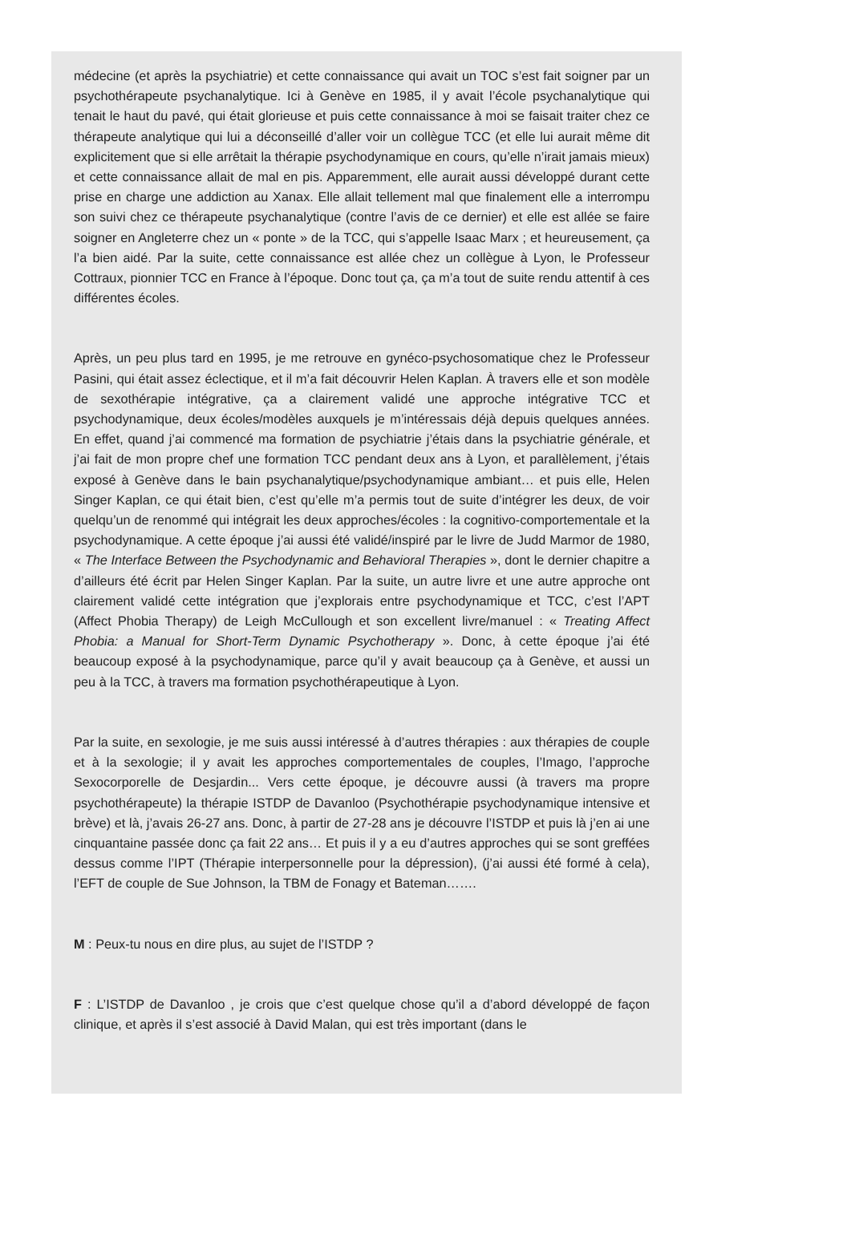médecine (et après la psychiatrie) et cette connaissance qui avait un TOC s’est fait soigner par un psychothérapeute psychanalytique. Ici à Genève en 1985, il y avait l’école psychanalytique qui tenait le haut du pavé, qui était glorieuse et puis cette connaissance à moi se faisait traiter chez ce thérapeute analytique qui lui a déconseillé d’aller voir un collègue TCC (et elle lui aurait même dit explicitement que si elle arrêtait la thérapie psychodynamique en cours, qu’elle n’irait jamais mieux) et cette connaissance allait de mal en pis. Apparemment, elle aurait aussi développé durant cette prise en charge une addiction au Xanax. Elle allait tellement mal que finalement elle a interrompu son suivi chez ce thérapeute psychanalytique (contre l’avis de ce dernier) et elle est allée se faire soigner en Angleterre chez un « ponte » de la TCC, qui s’appelle Isaac Marx ; et heureusement, ça l’a bien aidé. Par la suite, cette connaissance est allée chez un collègue à Lyon, le Professeur Cottraux, pionnier TCC en France à l’époque. Donc tout ça, ça m’a tout de suite rendu attentif à ces différentes écoles.
Après, un peu plus tard en 1995, je me retrouve en gynéco-psychosomatique chez le Professeur Pasini, qui était assez éclectique, et il m’a fait découvrir Helen Kaplan. À travers elle et son modèle de sexothérapie intégrative, ça a clairement validé une approche intégrative TCC et psychodynamique, deux écoles/modèles auxquels je m’intéressais déjà depuis quelques années. En effet, quand j’ai commencé ma formation de psychiatrie j’étais dans la psychiatrie générale, et j’ai fait de mon propre chef une formation TCC pendant deux ans à Lyon, et parallèlement, j’étais exposé à Genève dans le bain psychanalytique/psychodynamique ambiant… et puis elle, Helen Singer Kaplan, ce qui était bien, c’est qu’elle m’a permis tout de suite d’intégrer les deux, de voir quelqu’un de renommé qui intégrait les deux approches/écoles : la cognitivo-comportementale et la psychodynamique. A cette époque j’ai aussi été validé/inspiré par le livre de Judd Marmor de 1980, « The Interface Between the Psychodynamic and Behavioral Therapies », dont le dernier chapitre a d’ailleurs été écrit par Helen Singer Kaplan. Par la suite, un autre livre et une autre approche ont clairement validé cette intégration que j’explorais entre psychodynamique et TCC, c’est l’APT (Affect Phobia Therapy) de Leigh McCullough et son excellent livre/manuel : « Treating Affect Phobia: a Manual for Short-Term Dynamic Psychotherapy ». Donc, à cette époque j’ai été beaucoup exposé à la psychodynamique, parce qu’il y avait beaucoup ça à Genève, et aussi un peu à la TCC, à travers ma formation psychothérapeutique à Lyon.
Par la suite, en sexologie, je me suis aussi intéressé à d’autres thérapies : aux thérapies de couple et à la sexologie; il y avait les approches comportementales de couples, l’Imago, l’approche Sexocorporelle de Desjardin... Vers cette époque, je découvre aussi (à travers ma propre psychothérapeute) la thérapie ISTDP de Davanloo (Psychothérapie psychodynamique intensive et brève) et là, j’avais 26-27 ans. Donc, à partir de 27-28 ans je découvre l’ISTDP et puis là j’en ai une cinquantaine passée donc ça fait 22 ans… Et puis il y a eu d’autres approches qui se sont greffées dessus comme l’IPT (Thérapie interpersonnelle pour la dépression), (j’ai aussi été formé à cela), l’EFT de couple de Sue Johnson, la TBM de Fonagy et Bateman…….
M : Peux-tu nous en dire plus, au sujet de l’ISTDP ?
F : L’ISTDP de Davanloo , je crois que c’est quelque chose qu’il a d’abord développé de façon clinique, et après il s’est associé à David Malan, qui est très important (dans le